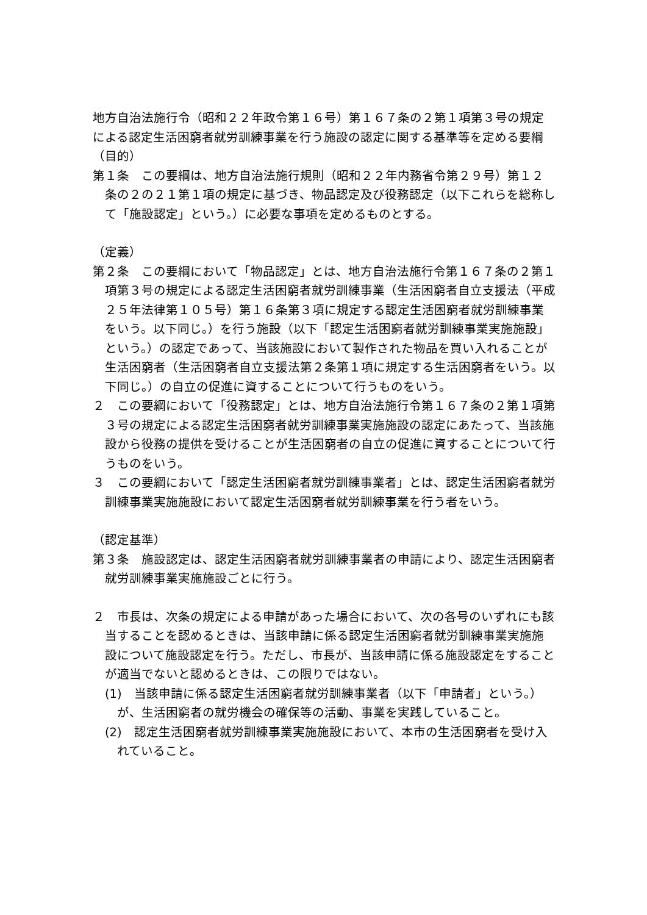地方自治法施行令（昭和２２年政令第１６号）第１６７条の２第１項第３号の規定による認定生活困窮者就労訓練事業を行う施設の認定に関する基準等を定める要綱
（目的）
第１条　この要綱は、地方自治法施行規則（昭和２２年内務省令第２９号）第１２条の２の２１第１項の規定に基づき、物品認定及び役務認定（以下これらを総称して「施設認定」という。）に必要な事項を定めるものとする。
（定義）
第２条　この要綱において「物品認定」とは、地方自治法施行令第１６７条の２第１項第３号の規定による認定生活困窮者就労訓練事業（生活困窮者自立支援法（平成２５年法律第１０５号）第１６条第３項に規定する認定生活困窮者就労訓練事業をいう。以下同じ。）を行う施設（以下「認定生活困窮者就労訓練事業実施施設」という。）の認定であって、当該施設において製作された物品を買い入れることが生活困窮者（生活困窮者自立支援法第２条第１項に規定する生活困窮者をいう。以下同じ。）の自立の促進に資することについて行うものをいう。
２　この要綱において「役務認定」とは、地方自治法施行令第１６７条の２第１項第３号の規定による認定生活困窮者就労訓練事業実施施設の認定にあたって、当該施設から役務の提供を受けることが生活困窮者の自立の促進に資することについて行うものをいう。
３　この要綱において「認定生活困窮者就労訓練事業者」とは、認定生活困窮者就労訓練事業実施施設において認定生活困窮者就労訓練事業を行う者をいう。
（認定基準）
第３条　施設認定は、認定生活困窮者就労訓練事業者の申請により、認定生活困窮者就労訓練事業実施施設ごとに行う。
２　市長は、次条の規定による申請があった場合において、次の各号のいずれにも該当することを認めるときは、当該申請に係る認定生活困窮者就労訓練事業実施施設について施設認定を行う。ただし、市長が、当該申請に係る施設認定をすることが適当でないと認めるときは、この限りではない。
(1)　当該申請に係る認定生活困窮者就労訓練事業者（以下「申請者」という。）が、生活困窮者の就労機会の確保等の活動、事業を実践していること。
(2)　認定生活困窮者就労訓練事業実施施設において、本市の生活困窮者を受け入れていること。